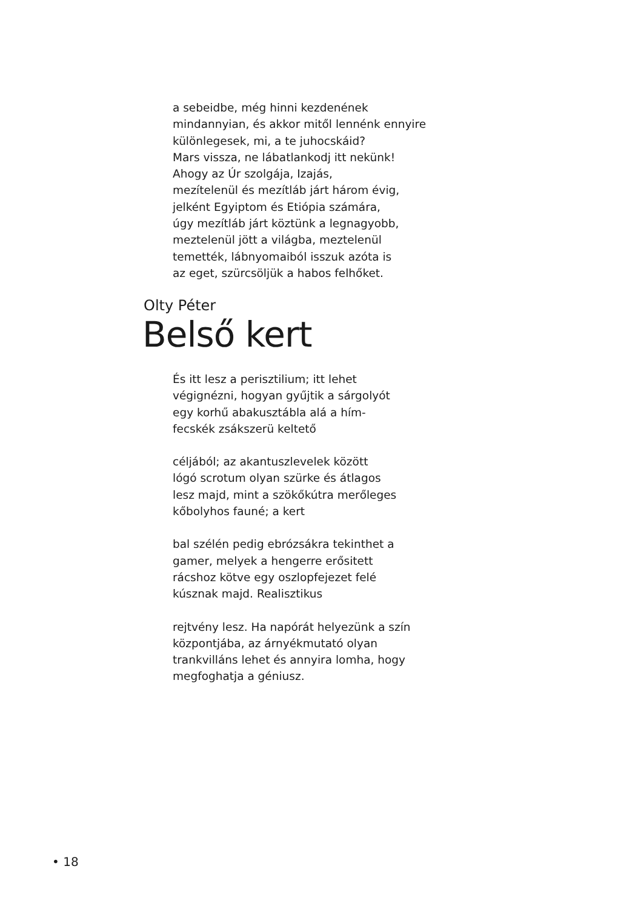a sebeidbe, még hinni kezdenének
mindannyian, és akkor mitől lennénk ennyire
különlegesek, mi, a te juhocskáid?
Mars vissza, ne lábatlankodj itt nekünk!
Ahogy az Úr szolgája, Izajás,
mezítelenül és mezítláb járt három évig,
jelként Egyiptom és Etiópia számára,
úgy mezítláb járt köztünk a legnagyobb,
meztelenül jött a világba, meztelenül
temették, lábnyomaiból isszuk azóta is
az eget, szürcsöljük a habos felhőket.
Olty Péter
Belső kert
És itt lesz a perisztilium; itt lehet
végignézni, hogyan gyűjtik a sárgolyót
egy korhű abakusztábla alá a hím-
fecskék zsákszerü keltető
céljából; az akantuszlevelek között
lógó scrotum olyan szürke és átlagos
lesz majd, mint a szökőkútra merőleges
kőbolyhos fauné; a kert
bal szélén pedig ebrózsákra tekinthet a
gamer, melyek a hengerre erősitett
rácshoz kötve egy oszlopfejezet felé
kúsznak majd. Realisztikus
rejtvény lesz. Ha napórát helyezünk a szín
központjába, az árnyékmutató olyan
trankvilláns lehet és annyira lomha, hogy
megfoghatja a géniusz.
• 18